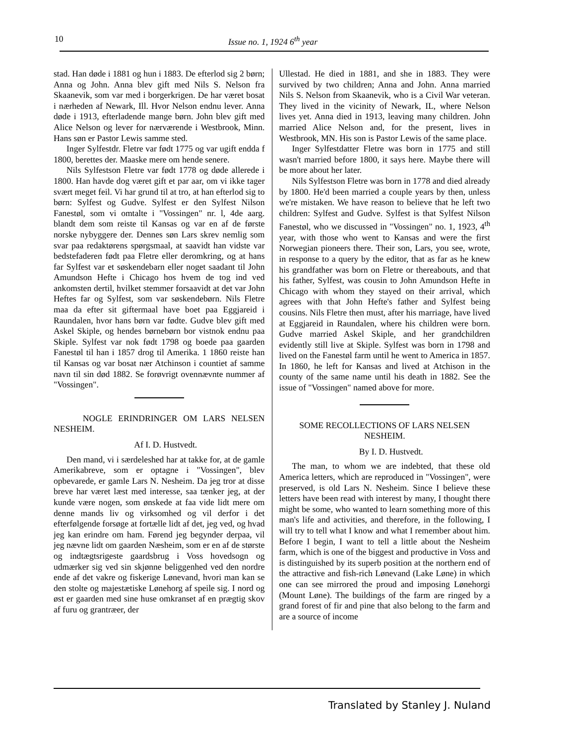10 Issue no. 1, 1924 6<sup>th</sup> year
stad. Han døde i 1881 og hun i 1883. De efterlod sig 2 børn; Anna og John. Anna blev gift med Nils S. Nelson fra Skaanevik, som var med i borgerkrigen. De har været bosat i nærheden af Newark, Ill. Hvor Nelson endnu lever. Anna døde i 1913, efterladende mange børn. John blev gift med Alice Nelson og lever for nærværende i Westbrook, Minn. Hans søn er Pastor Lewis samme sted.
Inger Sylfestdr. Fletre var født 1775 og var ugift endda f 1800, berettes der. Maaske mere om hende senere.
Nils Sylfestson Fletre var født 1778 og døde allerede i 1800. Han havde dog været gift et par aar, om vi ikke tager svært meget feil. Vi har grund til at tro, at han efterlod sig to børn: Sylfest og Gudve. Sylfest er den Sylfest Nilson Fanestøl, som vi omtalte i "Vossingen" nr. l, 4de aarg. blandt dem som reiste til Kansas og var en af de første norske nybyggere der. Dennes søn Lars skrev nemlig som svar paa redaktørens spørgsmaal, at saavidt han vidste var bedstefaderen født paa Fletre eller deromkring, og at hans far Sylfest var et søskendebarn eller noget saadant til John Amundson Hefte i Chicago hos hvem de tog ind ved ankomsten dertil, hvilket stemmer forsaavidt at det var John Heftes far og Sylfest, som var søskendebørn. Nils Fletre maa da efter sit giftermaal have boet paa Eggjareid i Raundalen, hvor hans børn var fødte. Gudve blev gift med Askel Skiple, og hendes børnebørn bor vistnok endnu paa Skiple. Sylfest var nok født 1798 og boede paa gaarden Fanestøl til han i 1857 drog til Amerika. 1 1860 reiste han til Kansas og var bosat nær Atchinson i countiet af samme navn til sin død 1882. Se forøvrigt ovennævnte nummer af "Vossingen".
NOGLE ERINDRINGER OM LARS NELSEN NESHEIM.
Af I. D. Hustvedt.
Den mand, vi i særdeleshed har at takke for, at de gamle Amerikabreve, som er optagne i "Vossingen", blev opbevarede, er gamle Lars N. Nesheim. Da jeg tror at disse breve har været læst med interesse, saa tænker jeg, at der kunde være nogen, som ønskede at faa vide lidt mere om denne mands liv og virksomhed og vil derfor i det efterfølgende forsøge at fortælle lidt af det, jeg ved, og hvad jeg kan erindre om ham. Førend jeg begynder derpaa, vil jeg nævne lidt om gaarden Næsheim, som er en af de største og indtægtsrigeste gaardsbrug i Voss hovedsogn og udmærker sig ved sin skjønne beliggenhed ved den nordre ende af det vakre og fiskerige Lønevand, hvori man kan se den stolte og majestætiske Lønehorg af speile sig. I nord og øst er gaarden med sine huse omkranset af en prægtig skov af furu og grantræer, der
Ullestad. He died in 1881, and she in 1883. They were survived by two children; Anna and John. Anna married Nils S. Nelson from Skaanevik, who is a Civil War veteran. They lived in the vicinity of Newark, IL, where Nelson lives yet. Anna died in 1913, leaving many children. John married Alice Nelson and, for the present, lives in Westbrook, MN. His son is Pastor Lewis of the same place.
Inger Sylfestdatter Fletre was born in 1775 and still wasn't married before 1800, it says here. Maybe there will be more about her later.
Nils Sylfestson Fletre was born in 1778 and died already by 1800. He'd been married a couple years by then, unless we're mistaken. We have reason to believe that he left two children: Sylfest and Gudve. Sylfest is that Sylfest Nilson Fanestøl, who we discussed in "Vossingen" no. 1, 1923, 4<sup>th</sup> year, with those who went to Kansas and were the first Norwegian pioneers there. Their son, Lars, you see, wrote, in response to a query by the editor, that as far as he knew his grandfather was born on Fletre or thereabouts, and that his father, Sylfest, was cousin to John Amundson Hefte in Chicago with whom they stayed on their arrival, which agrees with that John Hefte's father and Sylfest being cousins. Nils Fletre then must, after his marriage, have lived at Eggjareid in Raundalen, where his children were born. Gudve married Askel Skiple, and her grandchildren evidently still live at Skiple. Sylfest was born in 1798 and lived on the Fanestøl farm until he went to America in 1857. In 1860, he left for Kansas and lived at Atchison in the county of the same name until his death in 1882. See the issue of "Vossingen" named above for more.
SOME RECOLLECTIONS OF LARS NELSEN NESHEIM.
By I. D. Hustvedt.
The man, to whom we are indebted, that these old America letters, which are reproduced in "Vossingen", were preserved, is old Lars N. Nesheim. Since I believe these letters have been read with interest by many, I thought there might be some, who wanted to learn something more of this man's life and activities, and therefore, in the following, I will try to tell what I know and what I remember about him. Before I begin, I want to tell a little about the Nesheim farm, which is one of the biggest and productive in Voss and is distinguished by its superb position at the northern end of the attractive and fish-rich Lønevand (Lake Løne) in which one can see mirrored the proud and imposing Lønehorgi (Mount Løne). The buildings of the farm are ringed by a grand forest of fir and pine that also belong to the farm and are a source of income
Translated by Stanley J. Nuland